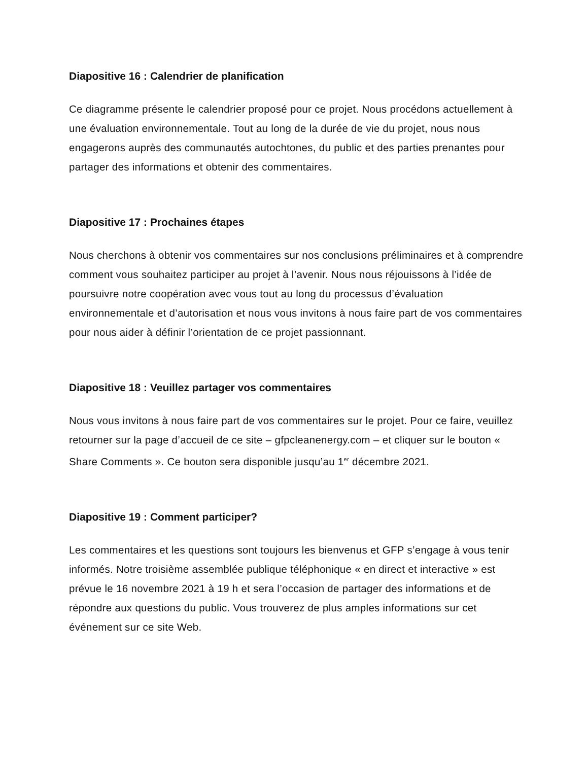Diapositive 16 : Calendrier de planification
Ce diagramme présente le calendrier proposé pour ce projet. Nous procédons actuellement à une évaluation environnementale. Tout au long de la durée de vie du projet, nous nous engagerons auprès des communautés autochtones, du public et des parties prenantes pour partager des informations et obtenir des commentaires.
Diapositive 17 : Prochaines étapes
Nous cherchons à obtenir vos commentaires sur nos conclusions préliminaires et à comprendre comment vous souhaitez participer au projet à l’avenir. Nous nous réjouissons à l’idée de poursuivre notre coopération avec vous tout au long du processus d’évaluation environnementale et d’autorisation et nous vous invitons à nous faire part de vos commentaires pour nous aider à définir l’orientation de ce projet passionnant.
Diapositive 18 : Veuillez partager vos commentaires
Nous vous invitons à nous faire part de vos commentaires sur le projet. Pour ce faire, veuillez retourner sur la page d’accueil de ce site – gfpcleanenergy.com – et cliquer sur le bouton « Share Comments ». Ce bouton sera disponible jusqu’au 1<sup>er</sup> décembre 2021.
Diapositive 19 : Comment participer?
Les commentaires et les questions sont toujours les bienvenus et GFP s’engage à vous tenir informés. Notre troisième assemblée publique téléphonique « en direct et interactive » est prévue le 16 novembre 2021 à 19 h et sera l’occasion de partager des informations et de répondre aux questions du public. Vous trouverez de plus amples informations sur cet événement sur ce site Web.